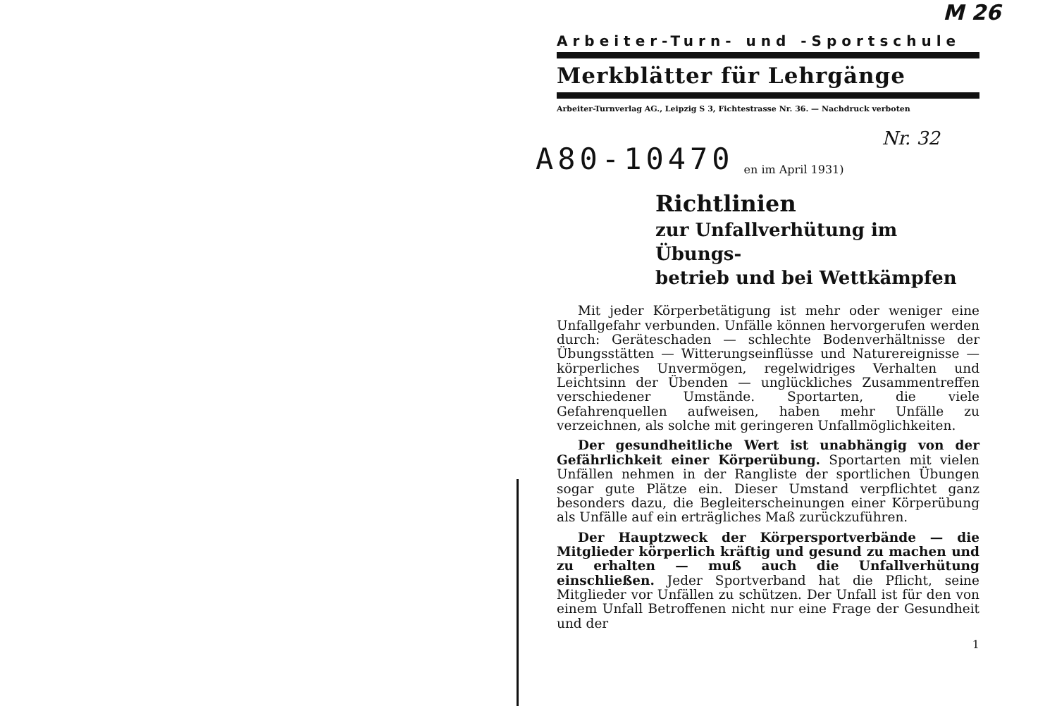M 26
Arbeiter-Turn- und -Sportschule
Merkblätter für Lehrgänge
Arbeiter-Turnverlag AG., Leipzig S 3, Fichtestrasse Nr. 36. — Nachdruck verboten
A80-10470 en im April 1931) Nr. 32
Richtlinien
zur Unfallverhütung im Übungs-
betrieb und bei Wettkämpfen
Mit jeder Körperbetätigung ist mehr oder weniger eine Unfallgefahr verbunden. Unfälle können hervorgerufen werden durch: Geräteschaden — schlechte Bodenverhältnisse der Übungsstätten — Witterungseinflüsse und Naturereignisse — körperliches Unvermögen, regelwidriges Verhalten und Leichtsinn der Übenden — unglückliches Zusammentreffen verschiedener Umstände. Sportarten, die viele Gefahrenquellen aufweisen, haben mehr Unfälle zu verzeichnen, als solche mit geringeren Unfallmöglichkeiten.
Der gesundheitliche Wert ist unabhängig von der Gefährlichkeit einer Körperübung. Sportarten mit vielen Unfällen nehmen in der Rangliste der sportlichen Übungen sogar gute Plätze ein. Dieser Umstand verpflichtet ganz besonders dazu, die Begleiterscheinungen einer Körperübung als Unfälle auf ein erträgliches Maß zurückzuführen.
Der Hauptzweck der Körpersportverbände — die Mitglieder körperlich kräftig und gesund zu machen und zu erhalten — muß auch die Unfallverhütung einschließen. Jeder Sportverband hat die Pflicht, seine Mitglieder vor Unfällen zu schützen. Der Unfall ist für den von einem Unfall Betroffenen nicht nur eine Frage der Gesundheit und der
1